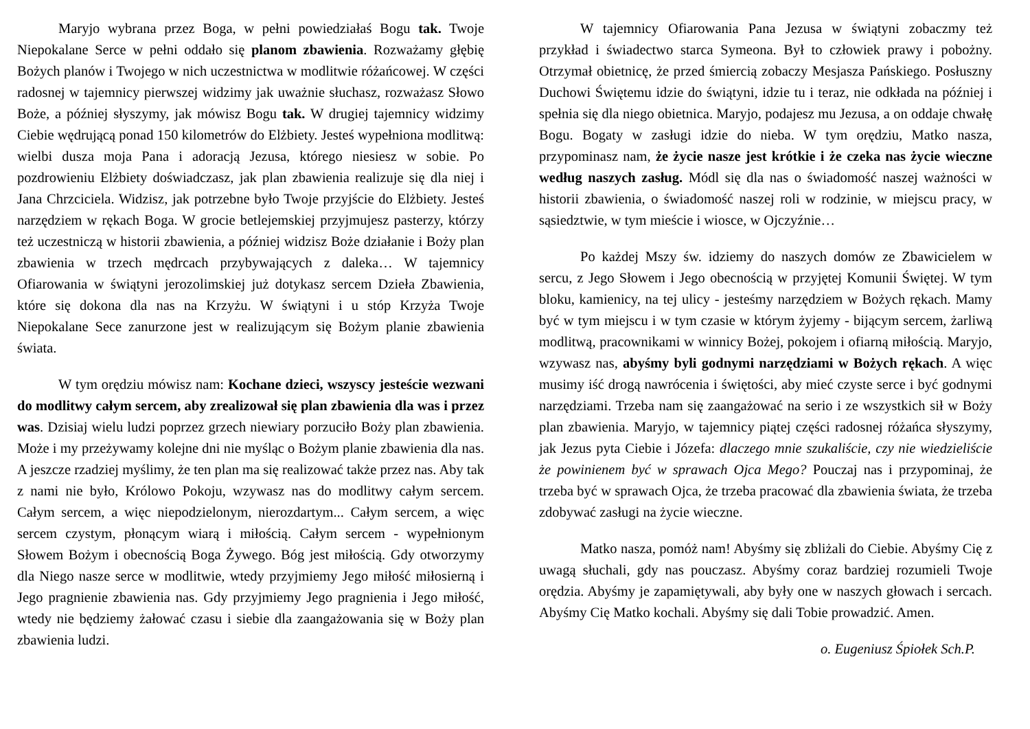Maryjo wybrana przez Boga, w pełni powiedziałaś Bogu tak. Twoje Niepokalane Serce w pełni oddało się planom zbawienia. Rozważamy głębię Bożych planów i Twojego w nich uczestnictwa w modlitwie różańcowej. W części radosnej w tajemnicy pierwszej widzimy jak uważnie słuchasz, rozważasz Słowo Boże, a później słyszymy, jak mówisz Bogu tak. W drugiej tajemnicy widzimy Ciebie wędrującą ponad 150 kilometrów do Elżbiety. Jesteś wypełniona modlitwą: wielbi dusza moja Pana i adoracją Jezusa, którego niesiesz w sobie. Po pozdrowieniu Elżbiety doświadczasz, jak plan zbawienia realizuje się dla niej i Jana Chrzciciela. Widzisz, jak potrzebne było Twoje przyjście do Elżbiety. Jesteś narzędziem w rękach Boga. W grocie betlejemskiej przyjmujesz pasterzy, którzy też uczestniczą w historii zbawienia, a później widzisz Boże działanie i Boży plan zbawienia w trzech mędrcach przybywających z daleka… W tajemnicy Ofiarowania w świątyni jerozolimskiej już dotykasz sercem Dzieła Zbawienia, które się dokona dla nas na Krzyżu. W świątyni i u stóp Krzyża Twoje Niepokalane Sece zanurzone jest w realizującym się Bożym planie zbawienia świata.
W tym orędziu mówisz nam: Kochane dzieci, wszyscy jesteście wezwani do modlitwy całym sercem, aby zrealizował się plan zbawienia dla was i przez was. Dzisiaj wielu ludzi poprzez grzech niewiary porzuciło Boży plan zbawienia. Może i my przeżywamy kolejne dni nie myśląc o Bożym planie zbawienia dla nas. A jeszcze rzadziej myślimy, że ten plan ma się realizować także przez nas. Aby tak z nami nie było, Królowo Pokoju, wzywasz nas do modlitwy całym sercem. Całym sercem, a więc niepodzielonym, nierozdartym... Całym sercem, a więc sercem czystym, płonącym wiarą i miłością. Całym sercem - wypełnionym Słowem Bożym i obecnością Boga Żywego. Bóg jest miłością. Gdy otworzymy dla Niego nasze serce w modlitwie, wtedy przyjmiemy Jego miłość miłosierną i Jego pragnienie zbawienia nas. Gdy przyjmiemy Jego pragnienia i Jego miłość, wtedy nie będziemy żałować czasu i siebie dla zaangażowania się w Boży plan zbawienia ludzi.
W tajemnicy Ofiarowania Pana Jezusa w świątyni zobaczmy też przykład i świadectwo starca Symeona. Był to człowiek prawy i pobożny. Otrzymał obietnicę, że przed śmiercią zobaczy Mesjasza Pańskiego. Posłuszny Duchowi Świętemu idzie do świątyni, idzie tu i teraz, nie odkłada na później i spełnia się dla niego obietnica. Maryjo, podajesz mu Jezusa, a on oddaje chwałę Bogu. Bogaty w zasługi idzie do nieba. W tym orędziu, Matko nasza, przypominasz nam, że życie nasze jest krótkie i że czeka nas życie wieczne według naszych zasług. Módl się dla nas o świadomość naszej ważności w historii zbawienia, o świadomość naszej roli w rodzinie, w miejscu pracy, w sąsiedztwie, w tym mieście i wiosce, w Ojczyźnie…
Po każdej Mszy św. idziemy do naszych domów ze Zbawicielem w sercu, z Jego Słowem i Jego obecnością w przyjętej Komunii Świętej. W tym bloku, kamienicy, na tej ulicy - jesteśmy narzędziem w Bożych rękach. Mamy być w tym miejscu i w tym czasie w którym żyjemy - bijącym sercem, żarliwą modlitwą, pracownikami w winnicy Bożej, pokojem i ofiarną miłością. Maryjo, wzywasz nas, abyśmy byli godnymi narzędziami w Bożych rękach. A więc musimy iść drogą nawrócenia i świętości, aby mieć czyste serce i być godnymi narzędziami. Trzeba nam się zaangażować na serio i ze wszystkich sił w Boży plan zbawienia. Maryjo, w tajemnicy piątej części radosnej różańca słyszymy, jak Jezus pyta Ciebie i Józefa: dlaczego mnie szukaliście, czy nie wiedzieliście że powinienem być w sprawach Ojca Mego? Pouczaj nas i przypominaj, że trzeba być w sprawach Ojca, że trzeba pracować dla zbawienia świata, że trzeba zdobywać zasługi na życie wieczne.
Matko nasza, pomóż nam! Abyśmy się zbliżali do Ciebie. Abyśmy Cię z uwagą słuchali, gdy nas pouczasz. Abyśmy coraz bardziej rozumieli Twoje orędzia. Abyśmy je zapamiętywali, aby były one w naszych głowach i sercach. Abyśmy Cię Matko kochali. Abyśmy się dali Tobie prowadzić. Amen.
o. Eugeniusz Śpiołek Sch.P.